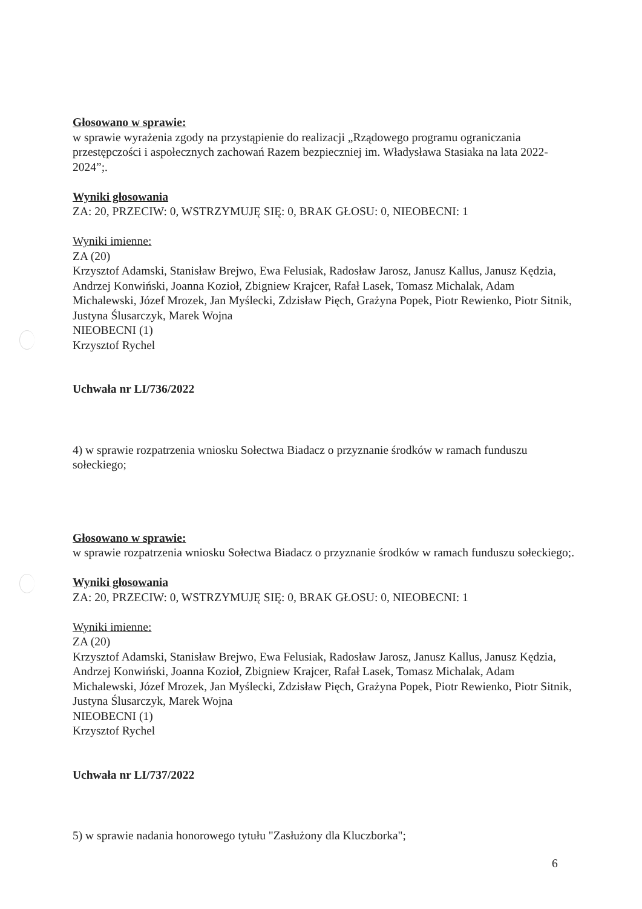Głosowano w sprawie:
w sprawie wyrażenia zgody na przystąpienie do realizacji „Rządowego programu ograniczania przestępczości i aspołecznych zachowań Razem bezpieczniej im. Władysława Stasiaka na lata 2022-2024”;.
Wyniki głosowania
ZA: 20, PRZECIW: 0, WSTRZYMUJĘ SIĘ: 0, BRAK GŁOSU: 0, NIEOBECNI: 1
Wyniki imienne:
ZA (20)
Krzysztof Adamski, Stanisław Brejwo, Ewa Felusiak, Radosław Jarosz, Janusz Kallus, Janusz Kędzia, Andrzej Konwiński, Joanna Kozioł, Zbigniew Krajcer, Rafał Lasek, Tomasz Michalak, Adam Michalewski, Józef Mrozek, Jan Myślecki, Zdzisław Pięch, Grażyna Popek, Piotr Rewienko, Piotr Sitnik, Justyna Ślusarczyk, Marek Wojna
NIEOBECNI (1)
Krzysztof Rychel
Uchwała nr LI/736/2022
4) w sprawie rozpatrzenia wniosku Sołectwa Biadacz o przyznanie środków w ramach funduszu sołeckiego;
Głosowano w sprawie:
w sprawie rozpatrzenia wniosku Sołectwa Biadacz o przyznanie środków w ramach funduszu sołeckiego;.
Wyniki głosowania
ZA: 20, PRZECIW: 0, WSTRZYMUJĘ SIĘ: 0, BRAK GŁOSU: 0, NIEOBECNI: 1
Wyniki imienne:
ZA (20)
Krzysztof Adamski, Stanisław Brejwo, Ewa Felusiak, Radosław Jarosz, Janusz Kallus, Janusz Kędzia, Andrzej Konwiński, Joanna Kozioł, Zbigniew Krajcer, Rafał Lasek, Tomasz Michalak, Adam Michalewski, Józef Mrozek, Jan Myślecki, Zdzisław Pięch, Grażyna Popek, Piotr Rewienko, Piotr Sitnik, Justyna Ślusarczyk, Marek Wojna
NIEOBECNI (1)
Krzysztof Rychel
Uchwała nr LI/737/2022
5) w sprawie nadania honorowego tytułu "Zasłużony dla Kluczborka";
6